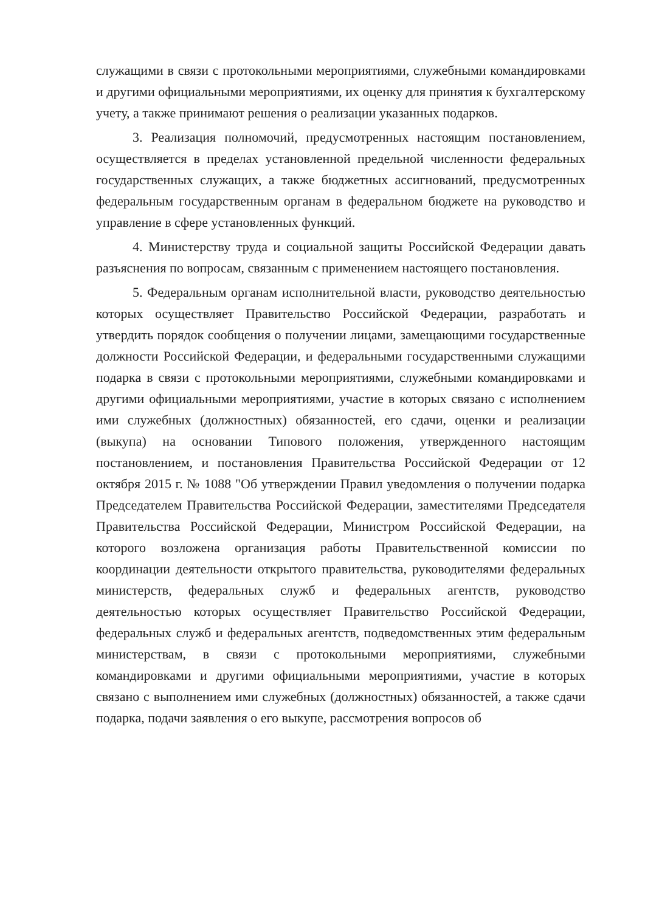служащими в связи с протокольными мероприятиями, служебными командировками и другими официальными мероприятиями, их оценку для принятия к бухгалтерскому учету, а также принимают решения о реализации указанных подарков.
3. Реализация полномочий, предусмотренных настоящим постановлением, осуществляется в пределах установленной предельной численности федеральных государственных служащих, а также бюджетных ассигнований, предусмотренных федеральным государственным органам в федеральном бюджете на руководство и управление в сфере установленных функций.
4. Министерству труда и социальной защиты Российской Федерации давать разъяснения по вопросам, связанным с применением настоящего постановления.
5. Федеральным органам исполнительной власти, руководство деятельностью которых осуществляет Правительство Российской Федерации, разработать и утвердить порядок сообщения о получении лицами, замещающими государственные должности Российской Федерации, и федеральными государственными служащими подарка в связи с протокольными мероприятиями, служебными командировками и другими официальными мероприятиями, участие в которых связано с исполнением ими служебных (должностных) обязанностей, его сдачи, оценки и реализации (выкупа) на основании Типового положения, утвержденного настоящим постановлением, и постановления Правительства Российской Федерации от 12 октября 2015 г. № 1088 "Об утверждении Правил уведомления о получении подарка Председателем Правительства Российской Федерации, заместителями Председателя Правительства Российской Федерации, Министром Российской Федерации, на которого возложена организация работы Правительственной комиссии по координации деятельности открытого правительства, руководителями федеральных министерств, федеральных служб и федеральных агентств, руководство деятельностью которых осуществляет Правительство Российской Федерации, федеральных служб и федеральных агентств, подведомственных этим федеральным министерствам, в связи с протокольными мероприятиями, служебными командировками и другими официальными мероприятиями, участие в которых связано с выполнением ими служебных (должностных) обязанностей, а также сдачи подарка, подачи заявления о его выкупе, рассмотрения вопросов об